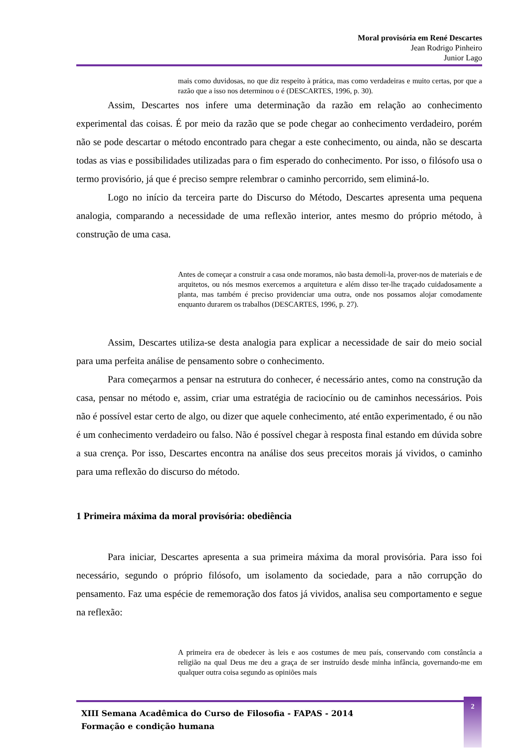Moral provisória em René Descartes
Jean Rodrigo Pinheiro
Junior Lago
mais como duvidosas, no que diz respeito à prática, mas como verdadeiras e muito certas, por que a razão que a isso nos determinou o é (DESCARTES, 1996, p. 30).
Assim, Descartes nos infere uma determinação da razão em relação ao conhecimento experimental das coisas. É por meio da razão que se pode chegar ao conhecimento verdadeiro, porém não se pode descartar o método encontrado para chegar a este conhecimento, ou ainda, não se descarta todas as vias e possibilidades utilizadas para o fim esperado do conhecimento. Por isso, o filósofo usa o termo provisório, já que é preciso sempre relembrar o caminho percorrido, sem eliminá-lo.
Logo no início da terceira parte do Discurso do Método, Descartes apresenta uma pequena analogia, comparando a necessidade de uma reflexão interior, antes mesmo do próprio método, à construção de uma casa.
Antes de começar a construir a casa onde moramos, não basta demoli-la, prover-nos de materiais e de arquitetos, ou nós mesmos exercemos a arquitetura e além disso ter-lhe traçado cuidadosamente a planta, mas também é preciso providenciar uma outra, onde nos possamos alojar comodamente enquanto durarem os trabalhos (DESCARTES, 1996, p. 27).
Assim, Descartes utiliza-se desta analogia para explicar a necessidade de sair do meio social para uma perfeita análise de pensamento sobre o conhecimento.
Para começarmos a pensar na estrutura do conhecer, é necessário antes, como na construção da casa, pensar no método e, assim, criar uma estratégia de raciocínio ou de caminhos necessários. Pois não é possível estar certo de algo, ou dizer que aquele conhecimento, até então experimentado, é ou não é um conhecimento verdadeiro ou falso. Não é possível chegar à resposta final estando em dúvida sobre a sua crença. Por isso, Descartes encontra na análise dos seus preceitos morais já vividos, o caminho para uma reflexão do discurso do método.
1 Primeira máxima da moral provisória: obediência
Para iniciar, Descartes apresenta a sua primeira máxima da moral provisória. Para isso foi necessário, segundo o próprio filósofo, um isolamento da sociedade, para a não corrupção do pensamento. Faz uma espécie de rememoração dos fatos já vividos, analisa seu comportamento e segue na reflexão:
A primeira era de obedecer às leis e aos costumes de meu país, conservando com constância a religião na qual Deus me deu a graça de ser instruído desde minha infância, governando-me em qualquer outra coisa segundo as opiniões mais
XIII Semana Acadêmica do Curso de Filosofia - FAPAS - 2014
Formação e condição humana
2